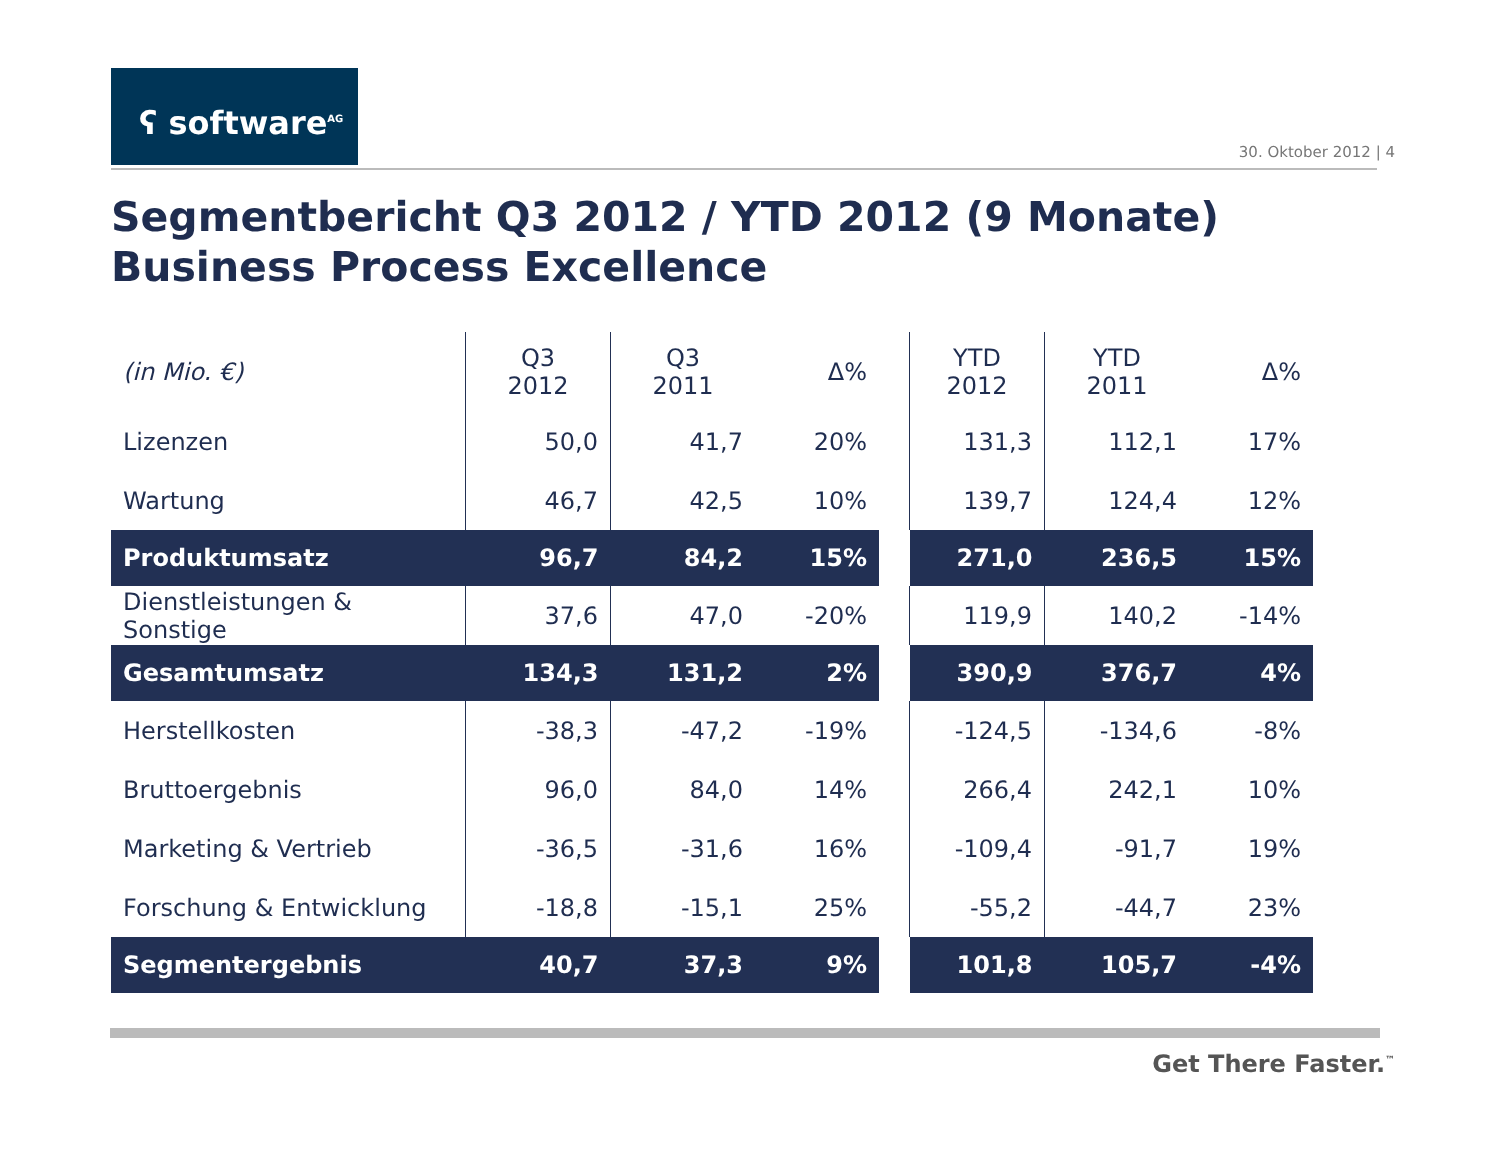ʕ software<sup>AG</sup>
30. Oktober 2012 | 4
Segmentbericht Q3 2012 / YTD 2012 (9 Monate)
Business Process Excellence
| (in Mio. €) | Q3 2012 | Q3 2011 | Δ% | | YTD 2012 | YTD 2011 | Δ% |
| --- | --- | --- | --- | --- | --- | --- | --- |
| Lizenzen | 50,0 | 41,7 | 20% | | 131,3 | 112,1 | 17% |
| Wartung | 46,7 | 42,5 | 10% | | 139,7 | 124,4 | 12% |
| Produktumsatz | 96,7 | 84,2 | 15% | | 271,0 | 236,5 | 15% |
| Dienstleistungen & Sonstige | 37,6 | 47,0 | -20% | | 119,9 | 140,2 | -14% |
| Gesamtumsatz | 134,3 | 131,2 | 2% | | 390,9 | 376,7 | 4% |
| Herstellkosten | -38,3 | -47,2 | -19% | | -124,5 | -134,6 | -8% |
| Bruttoergebnis | 96,0 | 84,0 | 14% | | 266,4 | 242,1 | 10% |
| Marketing & Vertrieb | -36,5 | -31,6 | 16% | | -109,4 | -91,7 | 19% |
| Forschung & Entwicklung | -18,8 | -15,1 | 25% | | -55,2 | -44,7 | 23% |
| Segmentergebnis | 40,7 | 37,3 | 9% | | 101,8 | 105,7 | -4% |
Get There Faster.<sup>™</sup>